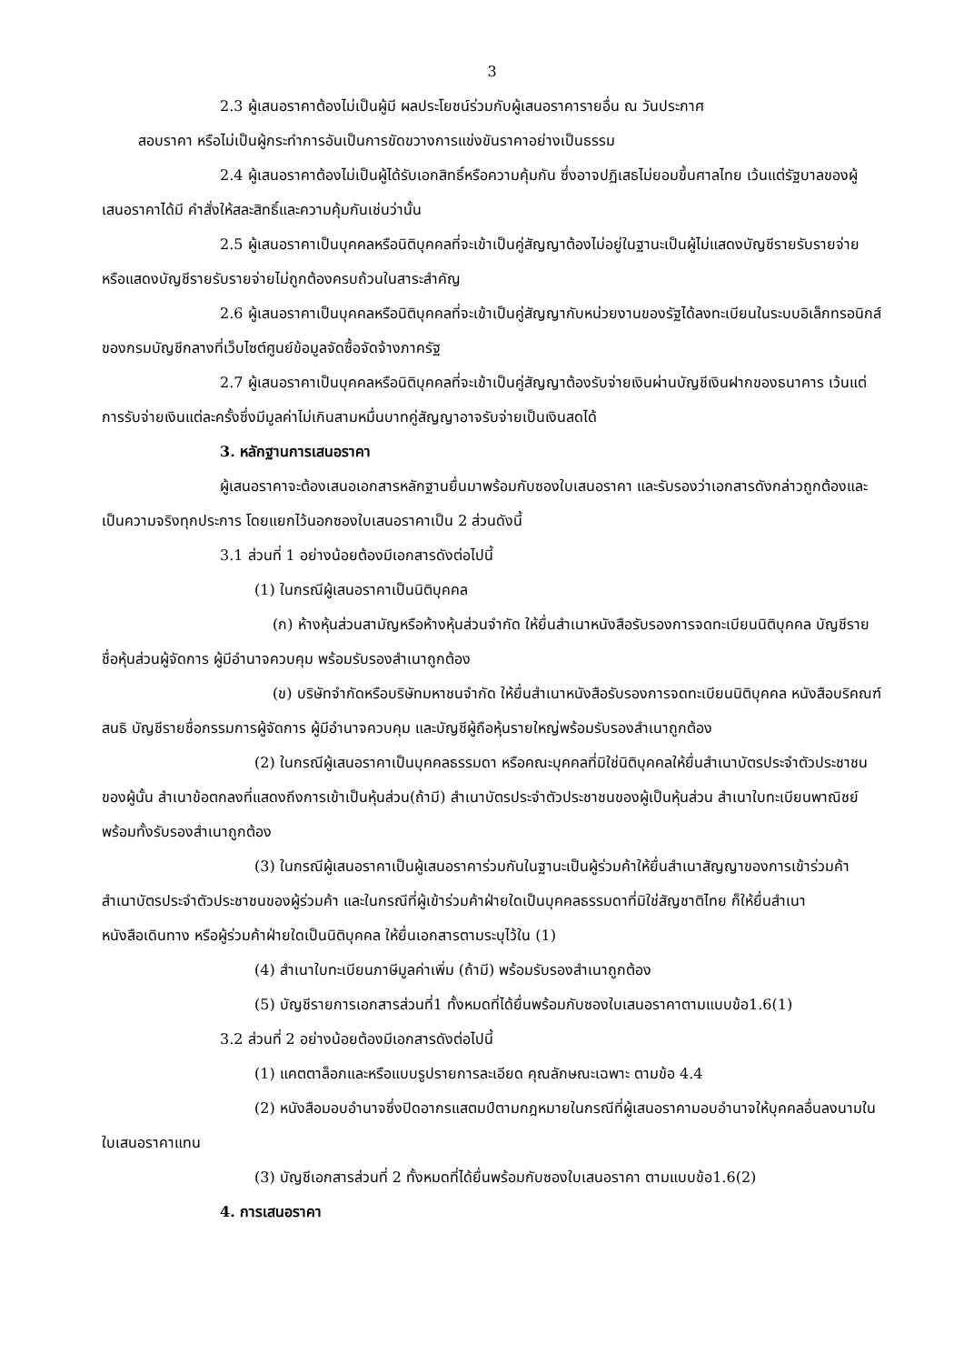3
2.3 ผู้เสนอราคาต้องไม่เป็นผู้มี ผลประโยชน์ร่วมกับผู้เสนอราคารายอื่น ณ วันประกาศ
สอบราคา หรือไม่เป็นผู้กระทำการอันเป็นการขัดขวางการแข่งขันราคาอย่างเป็นธรรม
2.4 ผู้เสนอราคาต้องไม่เป็นผู้ได้รับเอกสิทธิ์หรือความคุ้มกัน ซึ่งอาจปฏิเสธไม่ยอมขึ้นศาลไทย เว้นแต่รัฐบาลของผู้เสนอราคาได้มี คำสั่งให้สละสิทธิ์และความคุ้มกันเช่นว่านั้น
2.5 ผู้เสนอราคาเป็นบุคคลหรือนิติบุคคลที่จะเข้าเป็นคู่สัญญาต้องไม่อยู่ในฐานะเป็นผู้ไม่แสดงบัญชีรายรับรายจ่าย หรือแสดงบัญชีรายรับรายจ่ายไม่ถูกต้องครบถ้วนในสาระสำคัญ
2.6 ผู้เสนอราคาเป็นบุคคลหรือนิติบุคคลที่จะเข้าเป็นคู่สัญญากับหน่วยงานของรัฐได้ลงทะเบียนในระบบอิเล็กทรอนิกส์ของกรมบัญชีกลางที่เว็บไซต์ศูนย์ข้อมูลจัดซื้อจัดจ้างภาครัฐ
2.7 ผู้เสนอราคาเป็นบุคคลหรือนิติบุคคลที่จะเข้าเป็นคู่สัญญาต้องรับจ่ายเงินผ่านบัญชีเงินฝากของธนาคาร เว้นแต่การรับจ่ายเงินแต่ละครั้งซึ่งมีมูลค่าไม่เกินสามหมื่นบาทคู่สัญญาอาจรับจ่ายเป็นเงินสดได้
3. หลักฐานการเสนอราคา
ผู้เสนอราคาจะต้องเสนอเอกสารหลักฐานยื่นมาพร้อมกับซองใบเสนอราคา และรับรองว่าเอกสารดังกล่าวถูกต้องและเป็นความจริงทุกประการ โดยแยกไว้นอกซองใบเสนอราคาเป็น 2 ส่วนดังนี้
3.1 ส่วนที่ 1 อย่างน้อยต้องมีเอกสารดังต่อไปนี้
(1) ในกรณีผู้เสนอราคาเป็นนิติบุคคล
(ก) ห้างหุ้นส่วนสามัญหรือห้างหุ้นส่วนจำกัด ให้ยื่นสำเนาหนังสือรับรองการจดทะเบียนนิติบุคคล บัญชีรายชื่อหุ้นส่วนผู้จัดการ ผู้มีอำนาจควบคุม พร้อมรับรองสำเนาถูกต้อง
(ข) บริษัทจำกัดหรือบริษัทมหาชนจำกัด ให้ยื่นสำเนาหนังสือรับรองการจดทะเบียนนิติบุคคล หนังสือบริคณฑ์สนธิ บัญชีรายชื่อกรรมการผู้จัดการ ผู้มีอำนาจควบคุม และบัญชีผู้ถือหุ้นรายใหญ่พร้อมรับรองสำเนาถูกต้อง
(2) ในกรณีผู้เสนอราคาเป็นบุคคลธรรมดา หรือคณะบุคคลที่มิใช่นิติบุคคลให้ยื่นสำเนาบัตรประจำตัวประชาชนของผู้นั้น สำเนาข้อตกลงที่แสดงถึงการเข้าเป็นหุ้นส่วน(ถ้ามี) สำเนาบัตรประจำตัวประชาชนของผู้เป็นหุ้นส่วน สำเนาใบทะเบียนพาณิชย์ พร้อมทั้งรับรองสำเนาถูกต้อง
(3) ในกรณีผู้เสนอราคาเป็นผู้เสนอราคาร่วมกันในฐานะเป็นผู้ร่วมค้าให้ยื่นสำเนาสัญญาของการเข้าร่วมค้า สำเนาบัตรประจำตัวประชาชนของผู้ร่วมค้า และในกรณีที่ผู้เข้าร่วมค้าฝ่ายใดเป็นบุคคลธรรมดาที่มิใช่สัญชาติไทย ก็ให้ยื่นสำเนาหนังสือเดินทาง หรือผู้ร่วมค้าฝ่ายใดเป็นนิติบุคคล ให้ยื่นเอกสารตามระบุไว้ใน (1)
(4) สำเนาใบทะเบียนภาษีมูลค่าเพิ่ม (ถ้ามี) พร้อมรับรองสำเนาถูกต้อง
(5) บัญชีรายการเอกสารส่วนที่1 ทั้งหมดที่ได้ยื่นพร้อมกับซองใบเสนอราคาตามแบบข้อ1.6(1)
3.2 ส่วนที่ 2 อย่างน้อยต้องมีเอกสารดังต่อไปนี้
(1) แคตตาล็อกและหรือแบบรูปรายการละเอียด คุณลักษณะเฉพาะ ตามข้อ 4.4
(2) หนังสือมอบอำนาจซึ่งปิดอากรแสตมป์ตามกฎหมายในกรณีที่ผู้เสนอราคามอบอำนาจให้บุคคลอื่นลงนามในใบเสนอราคาแทน
(3) บัญชีเอกสารส่วนที่ 2 ทั้งหมดที่ได้ยื่นพร้อมกับซองใบเสนอราคา ตามแบบข้อ1.6(2)
4. การเสนอราคา